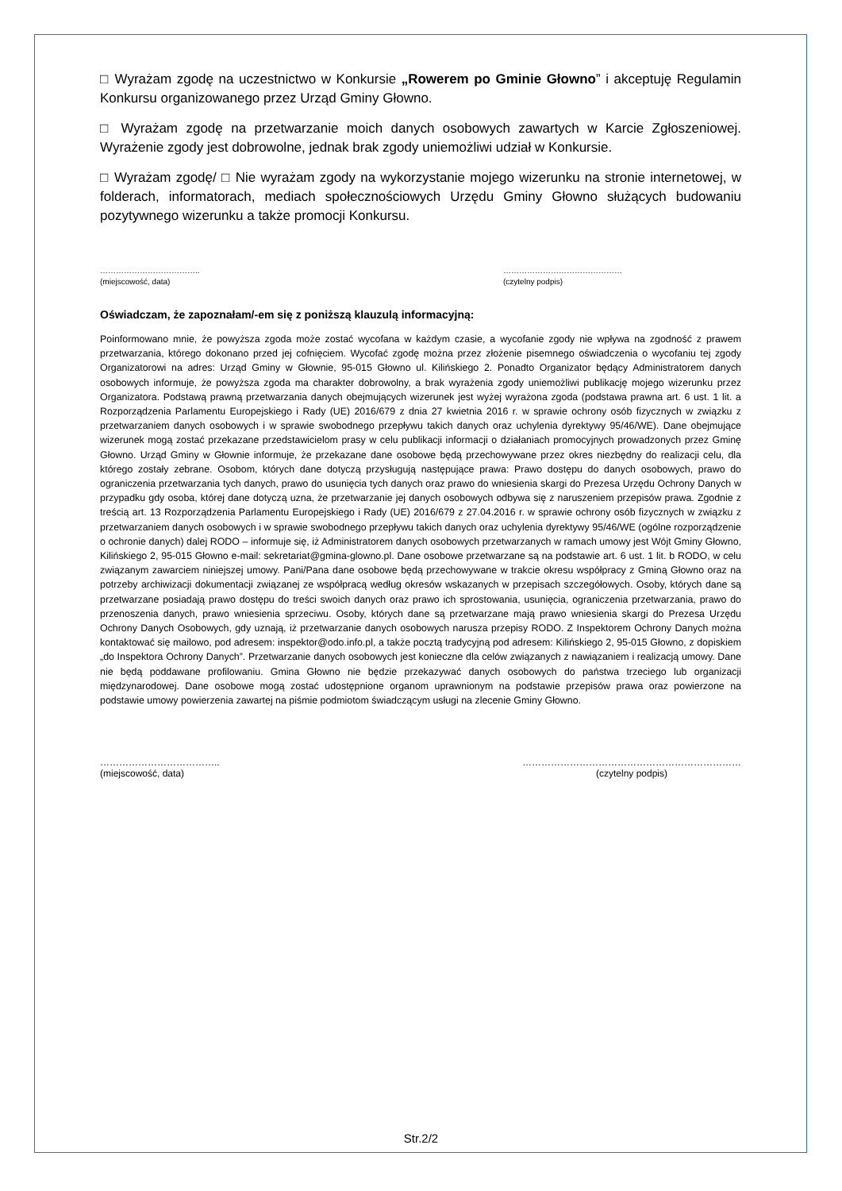□ Wyrażam zgodę na uczestnictwo w Konkursie „Rowerem po Gminie Głowno” i akceptuję Regulamin Konkursu organizowanego przez Urząd Gminy Głowno.
□ Wyrażam zgodę na przetwarzanie moich danych osobowych zawartych w Karcie Zgłoszeniowej. Wyrażenie zgody jest dobrowolne, jednak brak zgody uniemożliwi udział w Konkursie.
□ Wyrażam zgodę/ □ Nie wyrażam zgody na wykorzystanie mojego wizerunku na stronie internetowej, w folderach, informatorach, mediach społecznościowych Urzędu Gminy Głowno służących budowaniu pozytywnego wizerunku a także promocji Konkursu.
………………………………..
(miejscowość, data)
………………………………………
(czytelny podpis)
Oświadczam, że zapoznałam/-em się z poniższą klauzulą informacyjną:
Poinformowano mnie, że powyższa zgoda może zostać wycofana w każdym czasie, a wycofanie zgody nie wpływa na zgodność z prawem przetwarzania, którego dokonano przed jej cofnięciem. Wycofać zgodę można przez złożenie pisemnego oświadczenia o wycofaniu tej zgody Organizatorowi na adres: Urząd Gminy w Głownie, 95-015 Głowno ul. Kilińskiego 2. Ponadto Organizator będący Administratorem danych osobowych informuje, że powyższa zgoda ma charakter dobrowolny, a brak wyrażenia zgody uniemożliwi publikację mojego wizerunku przez Organizatora. Podstawą prawną przetwarzania danych obejmujących wizerunek jest wyżej wyrażona zgoda (podstawa prawna art. 6 ust. 1 lit. a Rozporządzenia Parlamentu Europejskiego i Rady (UE) 2016/679 z dnia 27 kwietnia 2016 r. w sprawie ochrony osób fizycznych w związku z przetwarzaniem danych osobowych i w sprawie swobodnego przepływu takich danych oraz uchylenia dyrektywy 95/46/WE). Dane obejmujące wizerunek mogą zostać przekazane przedstawicielom prasy w celu publikacji informacji o działaniach promocyjnych prowadzonych przez Gminę Głowno. Urząd Gminy w Głownie informuje, że przekazane dane osobowe będą przechowywane przez okres niezbędny do realizacji celu, dla którego zostały zebrane. Osobom, których dane dotyczą przysługują następujące prawa: Prawo dostępu do danych osobowych, prawo do ograniczenia przetwarzania tych danych, prawo do usunięcia tych danych oraz prawo do wniesienia skargi do Prezesa Urzędu Ochrony Danych w przypadku gdy osoba, której dane dotyczą uzna, że przetwarzanie jej danych osobowych odbywa się z naruszeniem przepisów prawa. Zgodnie z treścią art. 13 Rozporządzenia Parlamentu Europejskiego i Rady (UE) 2016/679 z 27.04.2016 r. w sprawie ochrony osób fizycznych w związku z przetwarzaniem danych osobowych i w sprawie swobodnego przepływu takich danych oraz uchylenia dyrektywy 95/46/WE (ogólne rozporządzenie o ochronie danych) dalej RODO – informuje się, iż Administratorem danych osobowych przetwarzanych w ramach umowy jest Wójt Gminy Głowno, Kilińskiego 2, 95-015 Głowno e-mail: sekretariat@gmina-glowno.pl. Dane osobowe przetwarzane są na podstawie art. 6 ust. 1 lit. b RODO, w celu związanym zawarciem niniejszej umowy. Pani/Pana dane osobowe będą przechowywane w trakcie okresu współpracy z Gminą Głowno oraz na potrzeby archiwizacji dokumentacji związanej ze współpracą według okresów wskazanych w przepisach szczegółowych. Osoby, których dane są przetwarzane posiadają prawo dostępu do treści swoich danych oraz prawo ich sprostowania, usunięcia, ograniczenia przetwarzania, prawo do przenoszenia danych, prawo wniesienia sprzeciwu. Osoby, których dane są przetwarzane mają prawo wniesienia skargi do Prezesa Urzędu Ochrony Danych Osobowych, gdy uznają, iż przetwarzanie danych osobowych narusza przepisy RODO. Z Inspektorem Ochrony Danych można kontaktować się mailowo, pod adresem: inspektor@odo.info.pl, a także pocztą tradycyjną pod adresem: Kilińskiego 2, 95-015 Głowno, z dopiskiem „do Inspektora Ochrony Danych”. Przetwarzanie danych osobowych jest konieczne dla celów związanych z nawiązaniem i realizacją umowy. Dane nie będą poddawane profilowaniu. Gmina Głowno nie będzie przekazywać danych osobowych do państwa trzeciego lub organizacji międzynarodowej. Dane osobowe mogą zostać udostępnione organom uprawnionym na podstawie przepisów prawa oraz powierzone na podstawie umowy powierzenia zawartej na piśmie podmiotom świadczącym usługi na zlecenie Gminy Głowno.
………………………………..
(miejscowość, data)
……………………………………………………………
(czytelny podpis)
Str.2/2